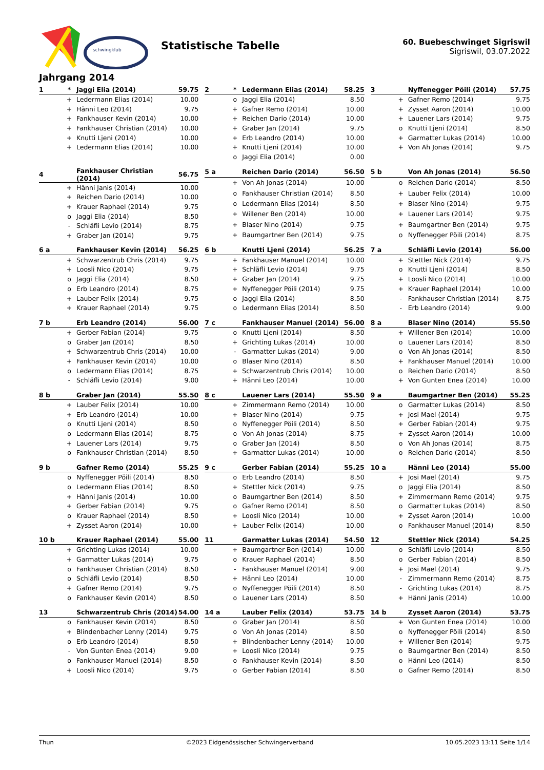schwingklub
Statistische Tabelle
60. Buebeschwinget Sigriswil
Sigriswil, 03.07.2022
Jahrgang 2014
| 1 | * | Jaggi Elia (2014) | 59.75 |
| --- | --- | --- | --- |
| | + | Ledermann Elias (2014) | 10.00 |
| | + | Hänni Leo (2014) | 9.75 |
| | + | Fankhauser Kevin (2014) | 10.00 |
| | + | Fankhauser Christian (2014) | 10.00 |
| | + | Knutti Ljeni (2014) | 10.00 |
| | + | Ledermann Elias (2014) | 10.00 |
| 2 | * | Ledermann Elias (2014) | 58.25 |
| --- | --- | --- | --- |
| | o | Jaggi Elia (2014) | 8.50 |
| | + | Gafner Remo (2014) | 10.00 |
| | + | Reichen Dario (2014) | 10.00 |
| | + | Graber Jan (2014) | 9.75 |
| | + | Erb Leandro (2014) | 10.00 |
| | + | Knutti Ljeni (2014) | 10.00 |
| | o | Jaggi Elia (2014) | 0.00 |
| 3 | | Nyffenegger Pöili (2014) | 57.75 |
| --- | --- | --- | --- |
| | + | Gafner Remo (2014) | 9.75 |
| | + | Zysset Aaron (2014) | 10.00 |
| | + | Lauener Lars (2014) | 9.75 |
| | o | Knutti Ljeni (2014) | 8.50 |
| | + | Garmatter Lukas (2014) | 10.00 |
| | + | Von Ah Jonas (2014) | 9.75 |
| 4 | | Fankhauser Christian (2014) | 56.75 |
| --- | --- | --- | --- |
| | + | Hänni Janis (2014) | 10.00 |
| | + | Reichen Dario (2014) | 10.00 |
| | + | Krauer Raphael (2014) | 9.75 |
| | o | Jaggi Elia (2014) | 8.50 |
| | - | Schläfli Levio (2014) | 8.75 |
| | + | Graber Jan (2014) | 9.75 |
| 5 a | | Reichen Dario (2014) | 56.50 |
| --- | --- | --- | --- |
| | + | Von Ah Jonas (2014) | 10.00 |
| | o | Fankhauser Christian (2014) | 8.50 |
| | o | Ledermann Elias (2014) | 8.50 |
| | + | Willener Ben (2014) | 10.00 |
| | + | Blaser Nino (2014) | 9.75 |
| | + | Baumgartner Ben (2014) | 9.75 |
| 5 b | | Von Ah Jonas (2014) | 56.50 |
| --- | --- | --- | --- |
| | o | Reichen Dario (2014) | 8.50 |
| | + | Lauber Felix (2014) | 10.00 |
| | + | Blaser Nino (2014) | 9.75 |
| | + | Lauener Lars (2014) | 9.75 |
| | + | Baumgartner Ben (2014) | 9.75 |
| | o | Nyffenegger Pöili (2014) | 8.75 |
| 6 a | | Fankhauser Kevin (2014) | 56.25 |
| --- | --- | --- | --- |
| | + | Schwarzentrub Chris (2014) | 9.75 |
| | + | Loosli Nico (2014) | 9.75 |
| | o | Jaggi Elia (2014) | 8.50 |
| | o | Erb Leandro (2014) | 8.75 |
| | + | Lauber Felix (2014) | 9.75 |
| | + | Krauer Raphael (2014) | 9.75 |
| 6 b | | Knutti Ljeni (2014) | 56.25 |
| --- | --- | --- | --- |
| | + | Fankhauser Manuel (2014) | 10.00 |
| | + | Schläfli Levio (2014) | 9.75 |
| | + | Graber Jan (2014) | 9.75 |
| | + | Nyffenegger Pöili (2014) | 9.75 |
| | o | Jaggi Elia (2014) | 8.50 |
| | o | Ledermann Elias (2014) | 8.50 |
| 7 a | | Schläfli Levio (2014) | 56.00 |
| --- | --- | --- | --- |
| | + | Stettler Nick (2014) | 9.75 |
| | o | Knutti Ljeni (2014) | 8.50 |
| | + | Loosli Nico (2014) | 10.00 |
| | + | Krauer Raphael (2014) | 10.00 |
| | - | Fankhauser Christian (2014) | 8.75 |
| | - | Erb Leandro (2014) | 9.00 |
| 7 b | | Erb Leandro (2014) | 56.00 |
| --- | --- | --- | --- |
| | + | Gerber Fabian (2014) | 9.75 |
| | o | Graber Jan (2014) | 8.50 |
| | + | Schwarzentrub Chris (2014) | 10.00 |
| | + | Fankhauser Kevin (2014) | 10.00 |
| | o | Ledermann Elias (2014) | 8.75 |
| | - | Schläfli Levio (2014) | 9.00 |
| 7 c | | Fankhauser Manuel (2014) | 56.00 |
| --- | --- | --- | --- |
| | o | Knutti Ljeni (2014) | 8.50 |
| | + | Grichting Lukas (2014) | 10.00 |
| | - | Garmatter Lukas (2014) | 9.00 |
| | o | Blaser Nino (2014) | 8.50 |
| | + | Schwarzentrub Chris (2014) | 10.00 |
| | + | Hänni Leo (2014) | 10.00 |
| 8 a | | Blaser Nino (2014) | 55.50 |
| --- | --- | --- | --- |
| | + | Willener Ben (2014) | 10.00 |
| | o | Lauener Lars (2014) | 8.50 |
| | o | Von Ah Jonas (2014) | 8.50 |
| | + | Fankhauser Manuel (2014) | 10.00 |
| | o | Reichen Dario (2014) | 8.50 |
| | + | Von Gunten Enea (2014) | 10.00 |
| 8 b | | Graber Jan (2014) | 55.50 |
| --- | --- | --- | --- |
| | + | Lauber Felix (2014) | 10.00 |
| | + | Erb Leandro (2014) | 10.00 |
| | o | Knutti Ljeni (2014) | 8.50 |
| | o | Ledermann Elias (2014) | 8.75 |
| | + | Lauener Lars (2014) | 9.75 |
| | o | Fankhauser Christian (2014) | 8.50 |
| 8 c | | Lauener Lars (2014) | 55.50 |
| --- | --- | --- | --- |
| | + | Zimmermann Remo (2014) | 10.00 |
| | + | Blaser Nino (2014) | 9.75 |
| | o | Nyffenegger Pöili (2014) | 8.50 |
| | o | Von Ah Jonas (2014) | 8.75 |
| | o | Graber Jan (2014) | 8.50 |
| | + | Garmatter Lukas (2014) | 10.00 |
| 9 a | | Baumgartner Ben (2014) | 55.25 |
| --- | --- | --- | --- |
| | o | Garmatter Lukas (2014) | 8.50 |
| | + | Josi Mael (2014) | 9.75 |
| | + | Gerber Fabian (2014) | 9.75 |
| | + | Zysset Aaron (2014) | 10.00 |
| | o | Von Ah Jonas (2014) | 8.75 |
| | o | Reichen Dario (2014) | 8.50 |
| 9 b | | Gafner Remo (2014) | 55.25 |
| --- | --- | --- | --- |
| | o | Nyffenegger Pöili (2014) | 8.50 |
| | o | Ledermann Elias (2014) | 8.50 |
| | + | Hänni Janis (2014) | 10.00 |
| | + | Gerber Fabian (2014) | 9.75 |
| | o | Krauer Raphael (2014) | 8.50 |
| | + | Zysset Aaron (2014) | 10.00 |
| 9 c | | Gerber Fabian (2014) | 55.25 |
| --- | --- | --- | --- |
| | o | Erb Leandro (2014) | 8.50 |
| | + | Stettler Nick (2014) | 9.75 |
| | o | Baumgartner Ben (2014) | 8.50 |
| | o | Gafner Remo (2014) | 8.50 |
| | + | Loosli Nico (2014) | 10.00 |
| | + | Lauber Felix (2014) | 10.00 |
| 10 a | | Hänni Leo (2014) | 55.00 |
| --- | --- | --- | --- |
| | + | Josi Mael (2014) | 9.75 |
| | o | Jaggi Elia (2014) | 8.50 |
| | + | Zimmermann Remo (2014) | 9.75 |
| | o | Garmatter Lukas (2014) | 8.50 |
| | + | Zysset Aaron (2014) | 10.00 |
| | o | Fankhauser Manuel (2014) | 8.50 |
| 10 b | | Krauer Raphael (2014) | 55.00 |
| --- | --- | --- | --- |
| | + | Grichting Lukas (2014) | 10.00 |
| | + | Garmatter Lukas (2014) | 9.75 |
| | o | Fankhauser Christian (2014) | 8.50 |
| | o | Schläfli Levio (2014) | 8.50 |
| | + | Gafner Remo (2014) | 9.75 |
| | o | Fankhauser Kevin (2014) | 8.50 |
| 11 | | Garmatter Lukas (2014) | 54.50 |
| --- | --- | --- | --- |
| | + | Baumgartner Ben (2014) | 10.00 |
| | o | Krauer Raphael (2014) | 8.50 |
| | - | Fankhauser Manuel (2014) | 9.00 |
| | + | Hänni Leo (2014) | 10.00 |
| | o | Nyffenegger Pöili (2014) | 8.50 |
| | o | Lauener Lars (2014) | 8.50 |
| 12 | | Stettler Nick (2014) | 54.25 |
| --- | --- | --- | --- |
| | o | Schläfli Levio (2014) | 8.50 |
| | o | Gerber Fabian (2014) | 8.50 |
| | + | Josi Mael (2014) | 9.75 |
| | - | Zimmermann Remo (2014) | 8.75 |
| | - | Grichting Lukas (2014) | 8.75 |
| | + | Hänni Janis (2014) | 10.00 |
| 13 | | Schwarzentrub Chris (2014) | 54.00 |
| --- | --- | --- | --- |
| | o | Fankhauser Kevin (2014) | 8.50 |
| | + | Blindenbacher Lenny (2014) | 9.75 |
| | o | Erb Leandro (2014) | 8.50 |
| | - | Von Gunten Enea (2014) | 9.00 |
| | o | Fankhauser Manuel (2014) | 8.50 |
| | + | Loosli Nico (2014) | 9.75 |
| 14 a | | Lauber Felix (2014) | 53.75 |
| --- | --- | --- | --- |
| | o | Graber Jan (2014) | 8.50 |
| | o | Von Ah Jonas (2014) | 8.50 |
| | + | Blindenbacher Lenny (2014) | 10.00 |
| | + | Loosli Nico (2014) | 9.75 |
| | o | Fankhauser Kevin (2014) | 8.50 |
| | o | Gerber Fabian (2014) | 8.50 |
| 14 b | | Zysset Aaron (2014) | 53.75 |
| --- | --- | --- | --- |
| | + | Von Gunten Enea (2014) | 10.00 |
| | o | Nyffenegger Pöili (2014) | 8.50 |
| | + | Willener Ben (2014) | 9.75 |
| | o | Baumgartner Ben (2014) | 8.50 |
| | o | Hänni Leo (2014) | 8.50 |
| | o | Gafner Remo (2014) | 8.50 |
Thun ©2023 Eidgenössischer Schwingerverband 10.05.2023 13:11 Seite 1/14